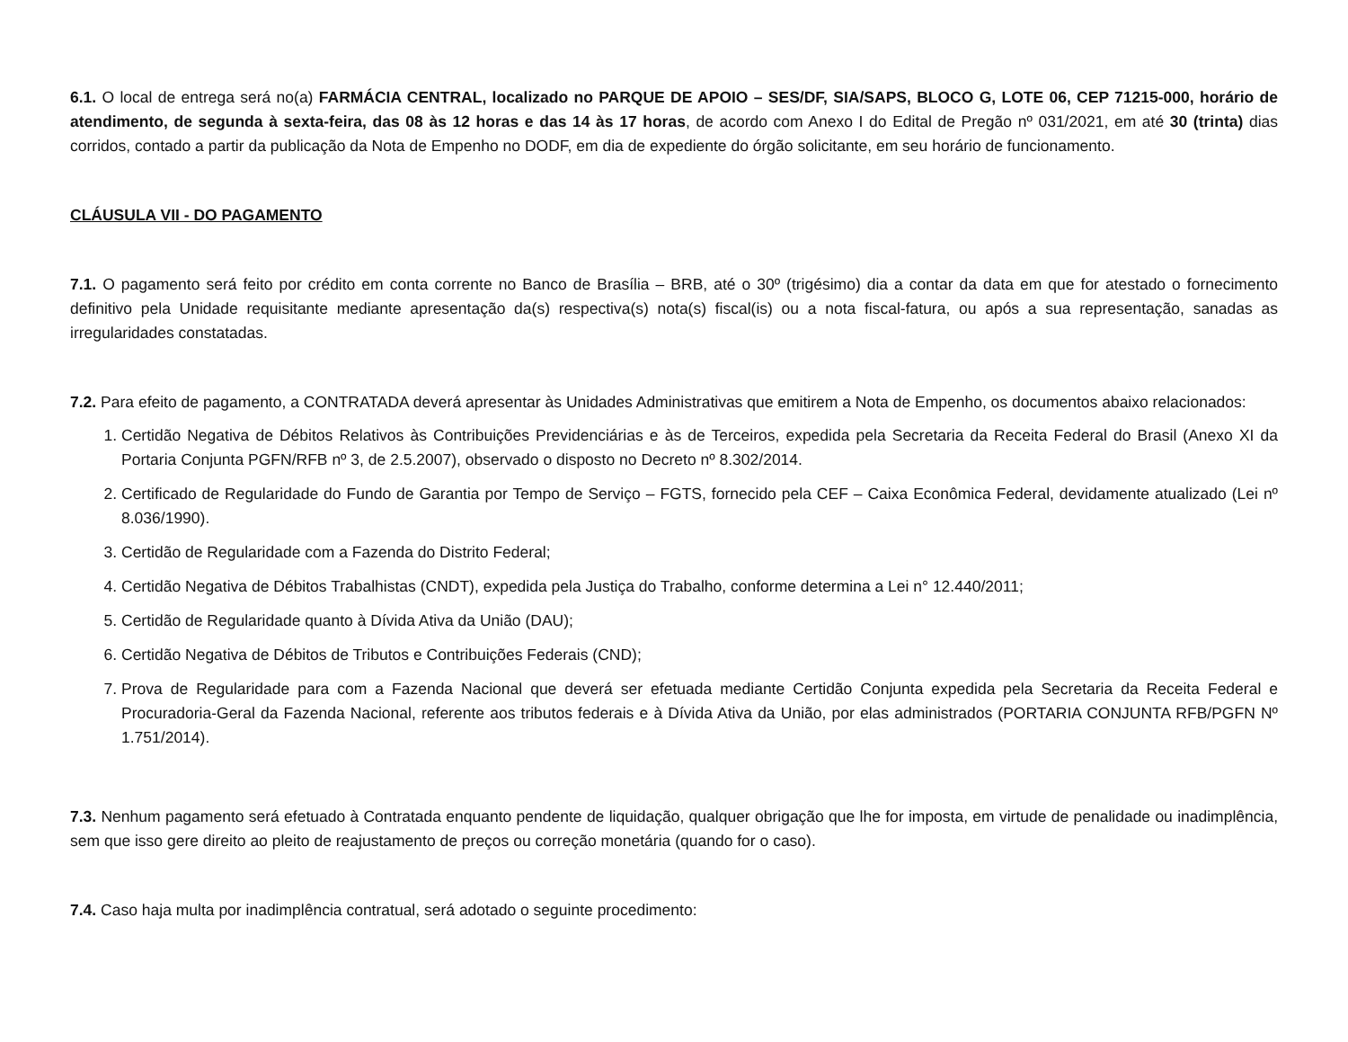6.1. O local de entrega será no(a) FARMÁCIA CENTRAL, localizado no PARQUE DE APOIO – SES/DF, SIA/SAPS, BLOCO G, LOTE 06, CEP 71215-000, horário de atendimento, de segunda à sexta-feira, das 08 às 12 horas e das 14 às 17 horas, de acordo com Anexo I do Edital de Pregão nº 031/2021, em até 30 (trinta) dias corridos, contado a partir da publicação da Nota de Empenho no DODF, em dia de expediente do órgão solicitante, em seu horário de funcionamento.
CLÁUSULA VII - DO PAGAMENTO
7.1. O pagamento será feito por crédito em conta corrente no Banco de Brasília – BRB, até o 30º (trigésimo) dia a contar da data em que for atestado o fornecimento definitivo pela Unidade requisitante mediante apresentação da(s) respectiva(s) nota(s) fiscal(is) ou a nota fiscal-fatura, ou após a sua representação, sanadas as irregularidades constatadas.
7.2. Para efeito de pagamento, a CONTRATADA deverá apresentar às Unidades Administrativas que emitirem a Nota de Empenho, os documentos abaixo relacionados:
1. Certidão Negativa de Débitos Relativos às Contribuições Previdenciárias e às de Terceiros, expedida pela Secretaria da Receita Federal do Brasil (Anexo XI da Portaria Conjunta PGFN/RFB nº 3, de 2.5.2007), observado o disposto no Decreto nº 8.302/2014.
2. Certificado de Regularidade do Fundo de Garantia por Tempo de Serviço – FGTS, fornecido pela CEF – Caixa Econômica Federal, devidamente atualizado (Lei nº 8.036/1990).
3. Certidão de Regularidade com a Fazenda do Distrito Federal;
4. Certidão Negativa de Débitos Trabalhistas (CNDT), expedida pela Justiça do Trabalho, conforme determina a Lei n° 12.440/2011;
5. Certidão de Regularidade quanto à Dívida Ativa da União (DAU);
6. Certidão Negativa de Débitos de Tributos e Contribuições Federais (CND);
7. Prova de Regularidade para com a Fazenda Nacional que deverá ser efetuada mediante Certidão Conjunta expedida pela Secretaria da Receita Federal e Procuradoria-Geral da Fazenda Nacional, referente aos tributos federais e à Dívida Ativa da União, por elas administrados (PORTARIA CONJUNTA RFB/PGFN Nº 1.751/2014).
7.3. Nenhum pagamento será efetuado à Contratada enquanto pendente de liquidação, qualquer obrigação que lhe for imposta, em virtude de penalidade ou inadimplência, sem que isso gere direito ao pleito de reajustamento de preços ou correção monetária (quando for o caso).
7.4. Caso haja multa por inadimplência contratual, será adotado o seguinte procedimento: